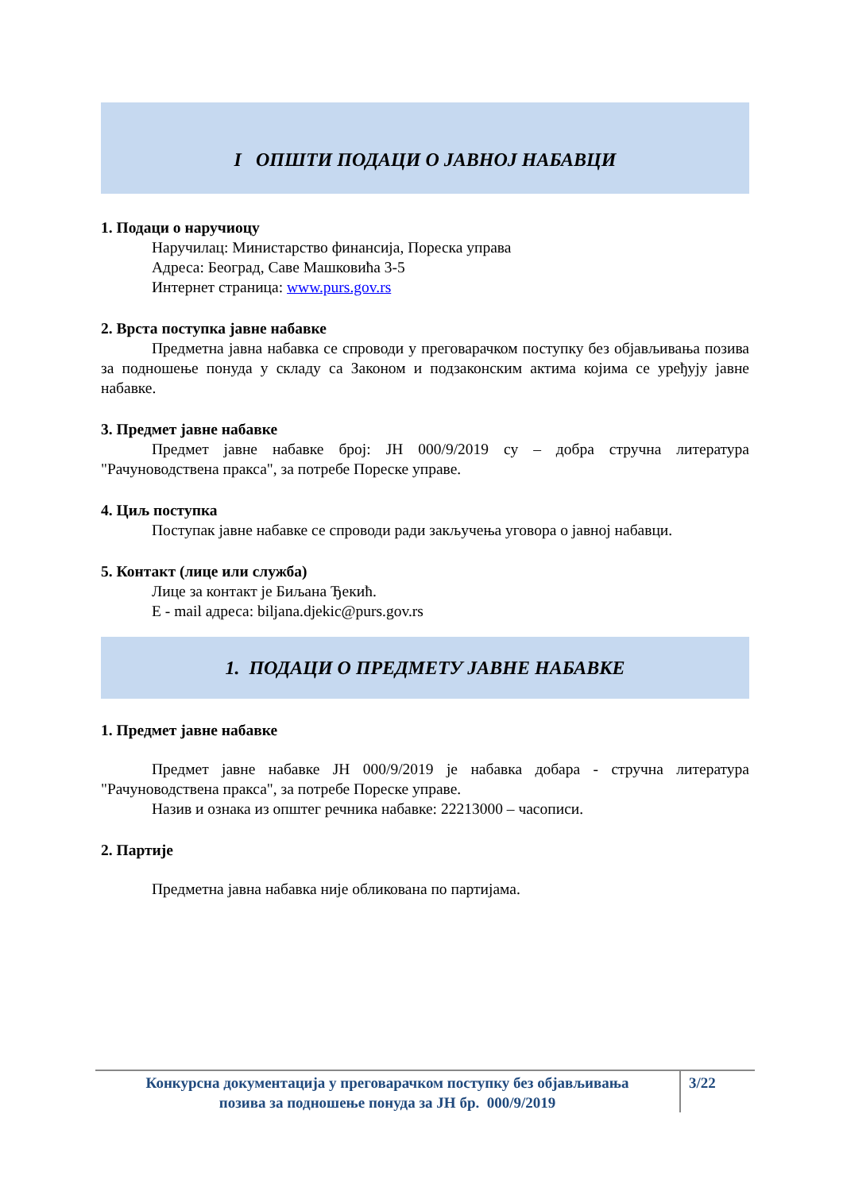I ОПШТИ ПОДАЦИ О ЈАВНОЈ НАБАВЦИ
1. Подаци о наручиоцу
Наручилац: Министарство финансија, Пореска управа
Адреса: Београд, Саве Машковића 3-5
Интернет страница: www.purs.gov.rs
2. Врста поступка јавне набавке
Предметна јавна набавка се спроводи у преговарачком поступку без објављивања позива за подношење понуда у складу са Законом и подзаконским актима којима се уређују јавне набавке.
3. Предмет јавне набавке
Предмет јавне набавке број: ЈН 000/9/2019 су – добра стручна литература "Рачуноводствена пракса", за потребе Пореске управе.
4. Циљ поступка
Поступак јавне набавке се спроводи ради закључења уговора о јавној набавци.
5. Контакт (лице или служба)
Лице за контакт је Биљана Ђекић.
E - mail адреса: biljana.djekic@purs.gov.rs
1. ПОДАЦИ О ПРЕДМЕТУ ЈАВНЕ НАБАВКЕ
1. Предмет јавне набавке
Предмет јавне набавке ЈН 000/9/2019 је набавка добара - стручна литература "Рачуноводствена пракса", за потребе Пореске управе.
Назив и ознака из општег речника набавке: 22213000 – часописи.
2. Партије
Предметна јавна набавка није обликована по партијама.
Конкурсна документација у преговарачком поступку без објављивања
позива за подношење понуда за ЈН бр. 000/9/2019
3/22